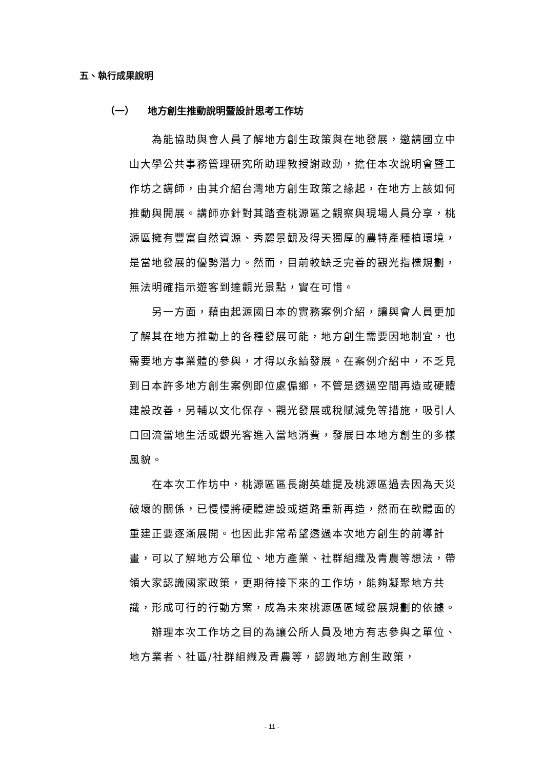五、執行成果說明
（一） 地方創生推動說明暨設計思考工作坊
為能協助與會人員了解地方創生政策與在地發展，邀請國立中山大學公共事務管理研究所助理教授謝政勳，擔任本次說明會暨工作坊之講師，由其介紹台灣地方創生政策之緣起，在地方上該如何推動與開展。講師亦針對其踏查桃源區之觀察與現場人員分享，桃源區擁有豐富自然資源、秀麗景觀及得天獨厚的農特產種植環境，是當地發展的優勢潛力。然而，目前較缺乏完善的觀光指標規劃，無法明確指示遊客到達觀光景點，實在可惜。
另一方面，藉由起源國日本的實務案例介紹，讓與會人員更加了解其在地方推動上的各種發展可能，地方創生需要因地制宜，也需要地方事業體的參與，才得以永續發展。在案例介紹中，不乏見到日本許多地方創生案例即位處偏鄉，不管是透過空間再造或硬體建設改善，另輔以文化保存、觀光發展或稅賦減免等措施，吸引人口回流當地生活或觀光客進入當地消費，發展日本地方創生的多樣風貌。
在本次工作坊中，桃源區區長謝英雄提及桃源區過去因為天災破壞的關係，已慢慢將硬體建設或道路重新再造，然而在軟體面的重建正要逐漸展開。也因此非常希望透過本次地方創生的前導計畫，可以了解地方公單位、地方產業、社群組織及青農等想法，帶領大家認識國家政策，更期待接下來的工作坊，能夠凝聚地方共識，形成可行的行動方案，成為未來桃源區區域發展規劃的依據。
辦理本次工作坊之目的為讓公所人員及地方有志參與之單位、地方業者、社區/社群組織及青農等，認識地方創生政策，
- 11 -